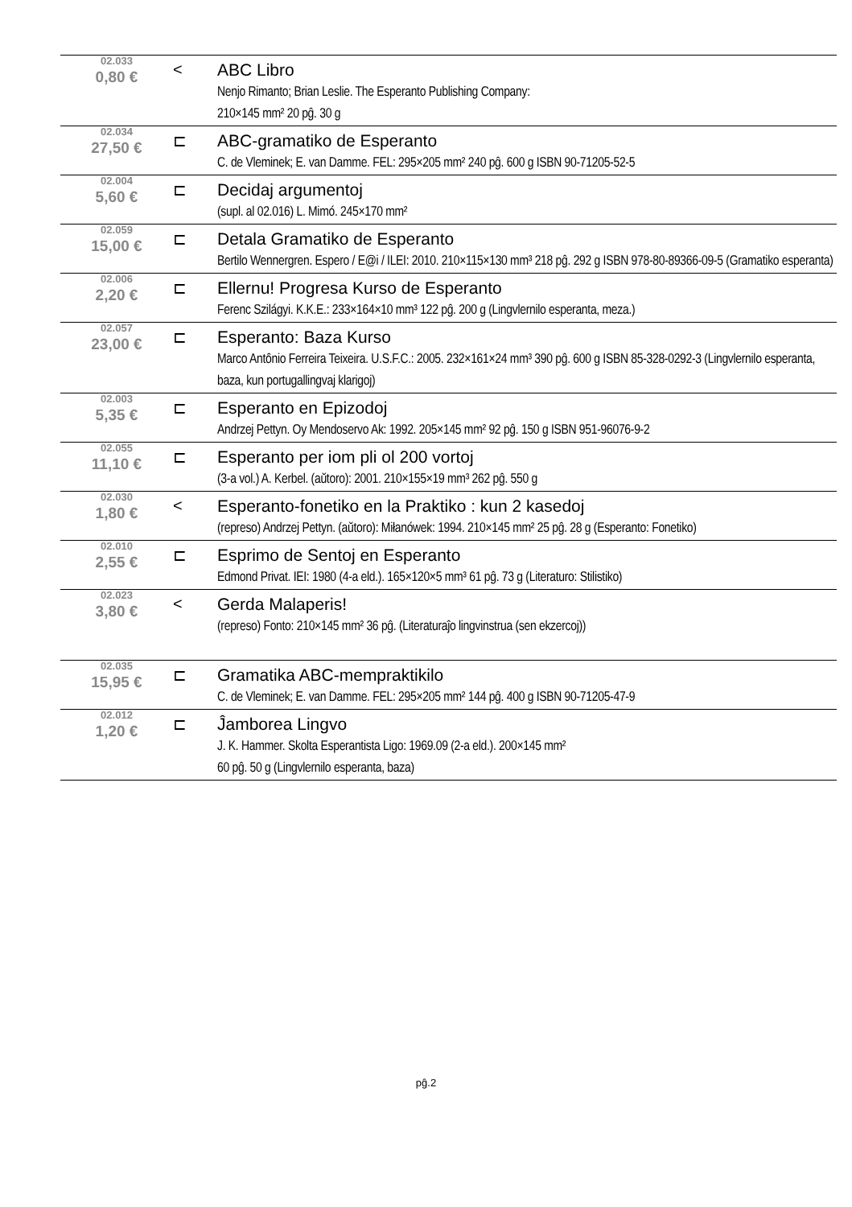| 02.033 0,80 € | < | ABC Libro Nenjo Rimanto; Brian Leslie. The Esperanto Publishing Company: 210×145 mm² 20 pĝ. 30 g |
| 02.034 27,50 € | ⊏ | ABC-gramatiko de Esperanto C. de Vleminek; E. van Damme. FEL: 295×205 mm² 240 pĝ. 600 g ISBN 90-71205-52-5 |
| 02.004 5,60 € | ⊏ | Decidaj argumentoj (supl. al 02.016) L. Mimó. 245×170 mm² |
| 02.059 15,00 € | ⊏ | Detala Gramatiko de Esperanto Bertilo Wennergren. Espero / E@i / ILEI: 2010. 210×115×130 mm³ 218 pĝ. 292 g ISBN 978-80-89366-09-5 (Gramatiko esperanta) |
| 02.006 2,20 € | ⊏ | Ellernu! Progresa Kurso de Esperanto Ferenc Szilágyi. K.K.E.: 233×164×10 mm³ 122 pĝ. 200 g (Lingvlernilo esperanta, meza.) |
| 02.057 23,00 € | ⊏ | Esperanto: Baza Kurso Marco Antônio Ferreira Teixeira. U.S.F.C.: 2005. 232×161×24 mm³ 390 pĝ. 600 g ISBN 85-328-0292-3 (Lingvlernilo esperanta, baza, kun portugallingvaj klarigoj) |
| 02.003 5,35 € | ⊏ | Esperanto en Epizodoj Andrzej Pettyn. Oy Mendoservo Ak: 1992. 205×145 mm² 92 pĝ. 150 g ISBN 951-96076-9-2 |
| 02.055 11,10 € | ⊏ | Esperanto per iom pli ol 200 vortoj (3-a vol.) A. Kerbel. (aŭtoro): 2001. 210×155×19 mm³ 262 pĝ. 550 g |
| 02.030 1,80 € | < | Esperanto-fonetiko en la Praktiko : kun 2 kasedoj (represo) Andrzej Pettyn. (aŭtoro): Miłanówek: 1994. 210×145 mm² 25 pĝ. 28 g (Esperanto: Fonetiko) |
| 02.010 2,55 € | ⊏ | Esprimo de Sentoj en Esperanto Edmond Privat. IEI: 1980 (4-a eld.). 165×120×5 mm³ 61 pĝ. 73 g (Literaturo: Stilistiko) |
| 02.023 3,80 € | < | Gerda Malaperis! (represo) Fonto: 210×145 mm² 36 pĝ. (Literaturaĵo lingvinstrua (sen ekzercoj)) |
| 02.035 15,95 € | ⊏ | Gramatika ABC-mempraktikilo C. de Vleminek; E. van Damme. FEL: 295×205 mm² 144 pĝ. 400 g ISBN 90-71205-47-9 |
| 02.012 1,20 € | ⊏ | Ĵamborea Lingvo J. K. Hammer. Skolta Esperantista Ligo: 1969.09 (2-a eld.). 200×145 mm² 60 pĝ. 50 g (Lingvlernilo esperanta, baza) |
pĝ.2